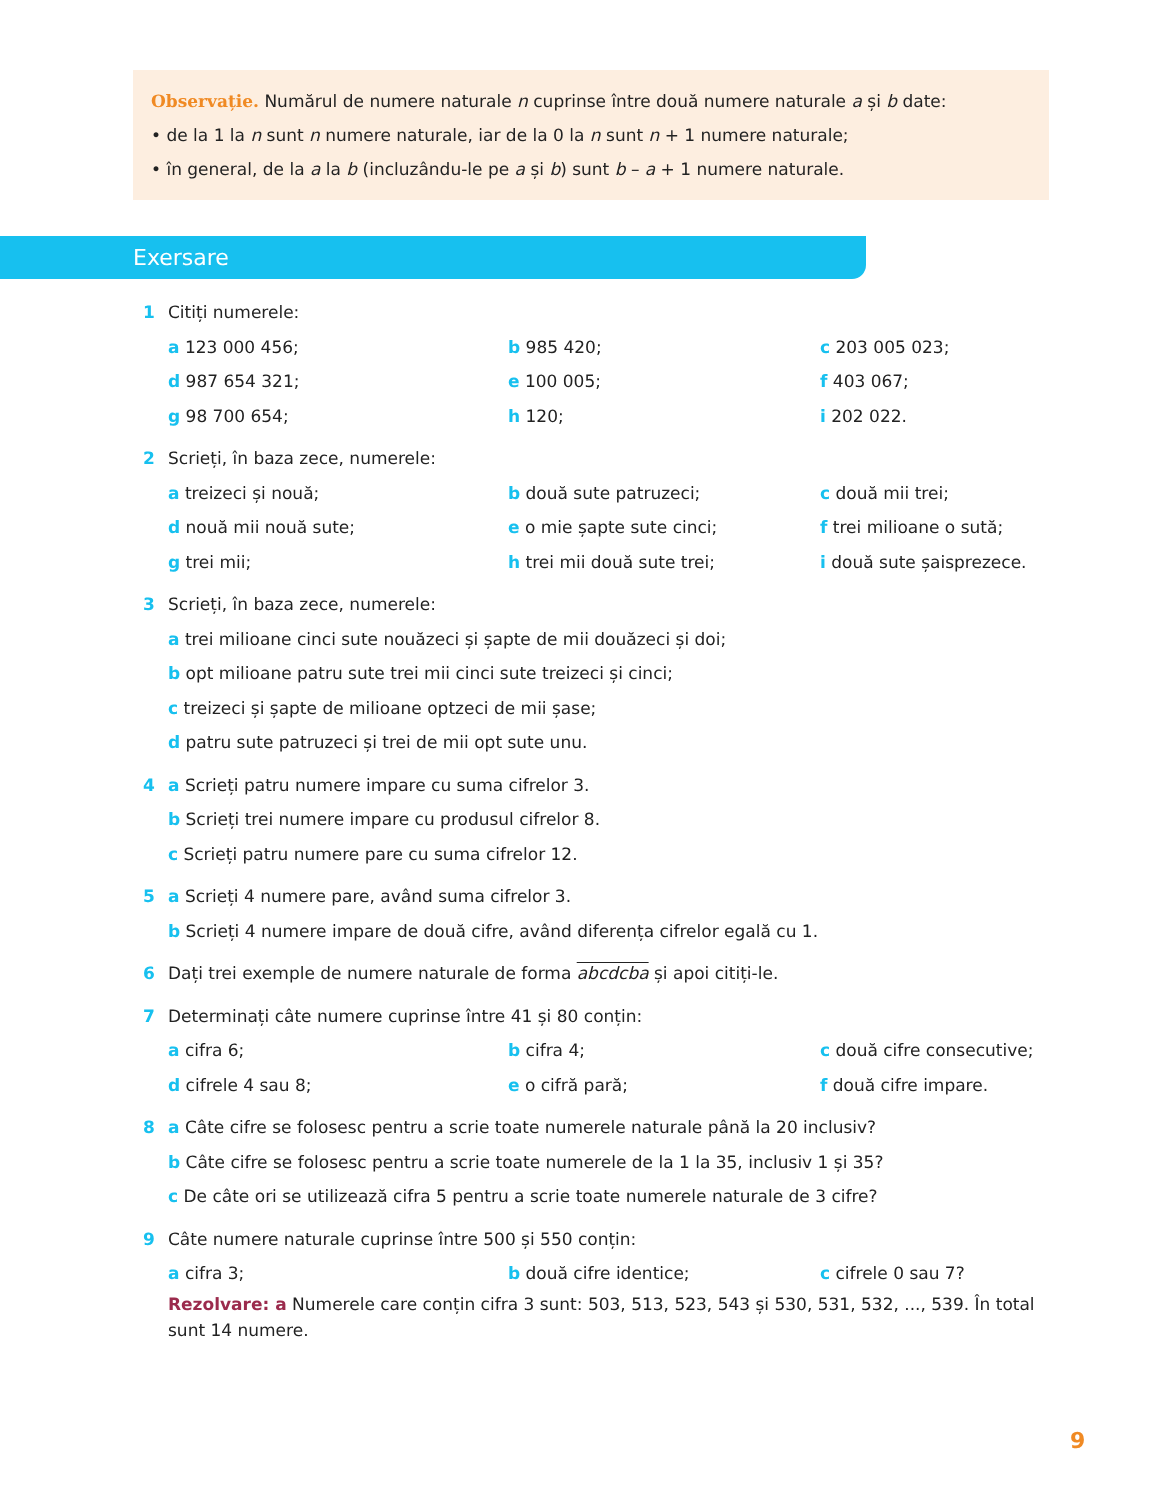Observație. Numărul de numere naturale n cuprinse între două numere naturale a și b date:
• de la 1 la n sunt n numere naturale, iar de la 0 la n sunt n + 1 numere naturale;
• în general, de la a la b (incluzându-le pe a și b) sunt b – a + 1 numere naturale.
Exersare
1 Citiți numerele:
a 123 000 456; b 985 420; c 203 005 023;
d 987 654 321; e 100 005; f 403 067;
g 98 700 654; h 120; i 202 022.
2 Scrieți, în baza zece, numerele:
a treizeci și nouă; b două sute patruzeci; c două mii trei;
d nouă mii nouă sute; e o mie șapte sute cinci; f trei milioane o sută;
g trei mii; h trei mii două sute trei; i două sute șaisprezece.
3 Scrieți, în baza zece, numerele:
a trei milioane cinci sute nouăzeci și șapte de mii douăzeci și doi;
b opt milioane patru sute trei mii cinci sute treizeci și cinci;
c treizeci și șapte de milioane optzeci de mii șase;
d patru sute patruzeci și trei de mii opt sute unu.
4 a Scrieți patru numere impare cu suma cifrelor 3.
b Scrieți trei numere impare cu produsul cifrelor 8.
c Scrieți patru numere pare cu suma cifrelor 12.
5 a Scrieți 4 numere pare, având suma cifrelor 3.
b Scrieți 4 numere impare de două cifre, având diferența cifrelor egală cu 1.
6 Dați trei exemple de numere naturale de forma abcdcba și apoi citiți-le.
7 Determinați câte numere cuprinse între 41 și 80 conțin:
a cifra 6; b cifra 4; c două cifre consecutive;
d cifrele 4 sau 8; e o cifră pară; f două cifre impare.
8 a Câte cifre se folosesc pentru a scrie toate numerele naturale până la 20 inclusiv?
b Câte cifre se folosesc pentru a scrie toate numerele de la 1 la 35, inclusiv 1 și 35?
c De câte ori se utilizează cifra 5 pentru a scrie toate numerele naturale de 3 cifre?
9 Câte numere naturale cuprinse între 500 și 550 conțin:
a cifra 3; b două cifre identice; c cifrele 0 sau 7?
Rezolvare: a Numerele care conțin cifra 3 sunt: 503, 513, 523, 543 și 530, 531, 532, ..., 539. În total sunt 14 numere.
9